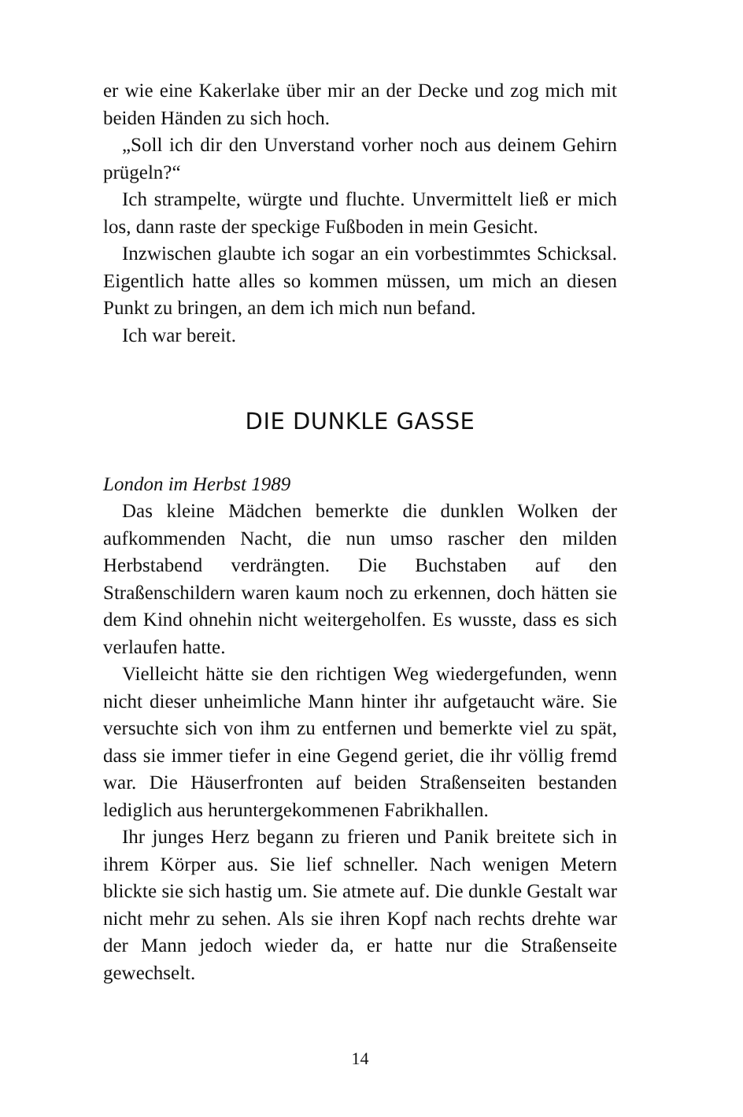er wie eine Kakerlake über mir an der Decke und zog mich mit beiden Händen zu sich hoch.
„Soll ich dir den Unverstand vorher noch aus deinem Gehirn prügeln?“
Ich strampelte, würgte und fluchte. Unvermittelt ließ er mich los, dann raste der speckige Fußboden in mein Gesicht.
Inzwischen glaubte ich sogar an ein vorbestimmtes Schicksal. Eigentlich hatte alles so kommen müssen, um mich an diesen Punkt zu bringen, an dem ich mich nun befand.
Ich war bereit.
DIE DUNKLE GASSE
London im Herbst 1989
Das kleine Mädchen bemerkte die dunklen Wolken der aufkommenden Nacht, die nun umso rascher den milden Herbstabend verdrängten. Die Buchstaben auf den Straßenschildern waren kaum noch zu erkennen, doch hätten sie dem Kind ohnehin nicht weitergeholfen. Es wusste, dass es sich verlaufen hatte.
Vielleicht hätte sie den richtigen Weg wiedergefunden, wenn nicht dieser unheimliche Mann hinter ihr aufgetaucht wäre. Sie versuchte sich von ihm zu entfernen und bemerkte viel zu spät, dass sie immer tiefer in eine Gegend geriet, die ihr völlig fremd war. Die Häuserfronten auf beiden Straßenseiten bestanden lediglich aus heruntergekommenen Fabrikhallen.
Ihr junges Herz begann zu frieren und Panik breitete sich in ihrem Körper aus. Sie lief schneller. Nach wenigen Metern blickte sie sich hastig um. Sie atmete auf. Die dunkle Gestalt war nicht mehr zu sehen. Als sie ihren Kopf nach rechts drehte war der Mann jedoch wieder da, er hatte nur die Straßenseite gewechselt.
14